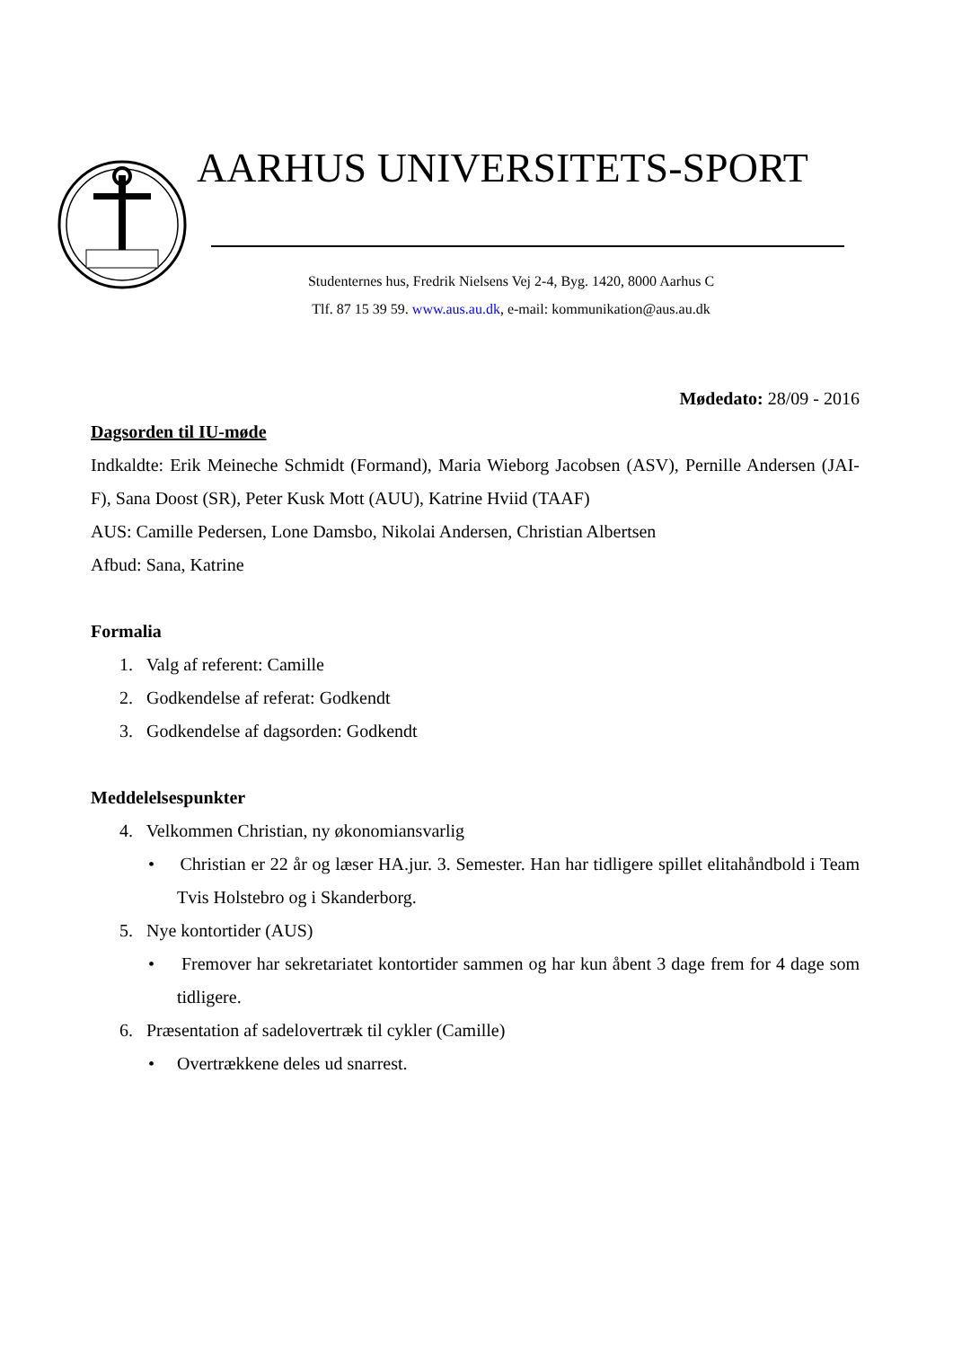AARHUS UNIVERSITETS-SPORT
Studenternes hus, Fredrik Nielsens Vej 2-4, Byg. 1420, 8000 Aarhus C
Tlf. 87 15 39 59. www.aus.au.dk, e-mail: kommunikation@aus.au.dk
Mødedato: 28/09 - 2016
Dagsorden til IU-møde
Indkaldte: Erik Meineche Schmidt (Formand), Maria Wieborg Jacobsen (ASV), Pernille Andersen (JAI-F), Sana Doost (SR), Peter Kusk Mott (AUU), Katrine Hviid (TAAF)
AUS: Camille Pedersen, Lone Damsbo, Nikolai Andersen, Christian Albertsen
Afbud: Sana, Katrine
Formalia
1. Valg af referent: Camille
2. Godkendelse af referat: Godkendt
3. Godkendelse af dagsorden: Godkendt
Meddelelsespunkter
4. Velkommen Christian, ny økonomiansvarlig
• Christian er 22 år og læser HA.jur. 3. Semester. Han har tidligere spillet elitahåndbold i Team Tvis Holstebro og i Skanderborg.
5. Nye kontortider (AUS)
• Fremover har sekretariatet kontortider sammen og har kun åbent 3 dage frem for 4 dage som tidligere.
6. Præsentation af sadelovertræk til cykler (Camille)
• Overtrækkene deles ud snarrest.